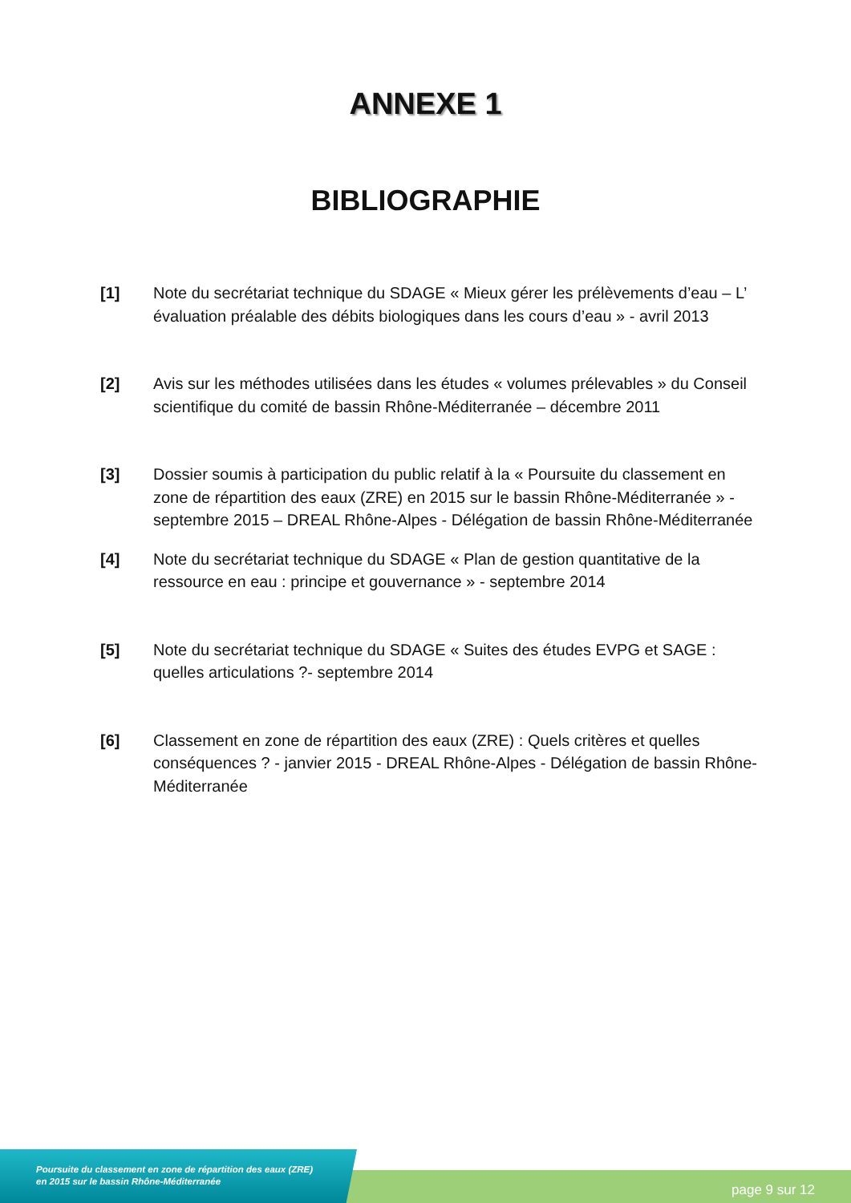ANNEXE 1
BIBLIOGRAPHIE
[1] Note du secrétariat technique du SDAGE « Mieux gérer les prélèvements d’eau – L’ évaluation préalable des débits biologiques dans les cours d’eau » - avril 2013
[2] Avis sur les méthodes utilisées dans les études « volumes prélevables » du Conseil scientifique du comité de bassin Rhône-Méditerranée – décembre 2011
[3] Dossier soumis à participation du public relatif à la « Poursuite du classement en zone de répartition des eaux (ZRE) en 2015 sur le bassin Rhône-Méditerranée » - septembre 2015 – DREAL Rhône-Alpes - Délégation de bassin Rhône-Méditerranée
[4] Note du secrétariat technique du SDAGE « Plan de gestion quantitative de la ressource en eau : principe et gouvernance » - septembre 2014
[5] Note du secrétariat technique du SDAGE « Suites des études EVPG et SAGE : quelles articulations ?- septembre 2014
[6] Classement en zone de répartition des eaux (ZRE) : Quels critères et quelles conséquences ? - janvier 2015 - DREAL Rhône-Alpes - Délégation de bassin Rhône-Méditerranée
Poursuite du classement en zone de répartition des eaux (ZRE)
en 2015 sur le bassin Rhône-Méditerranée
page 9 sur 12